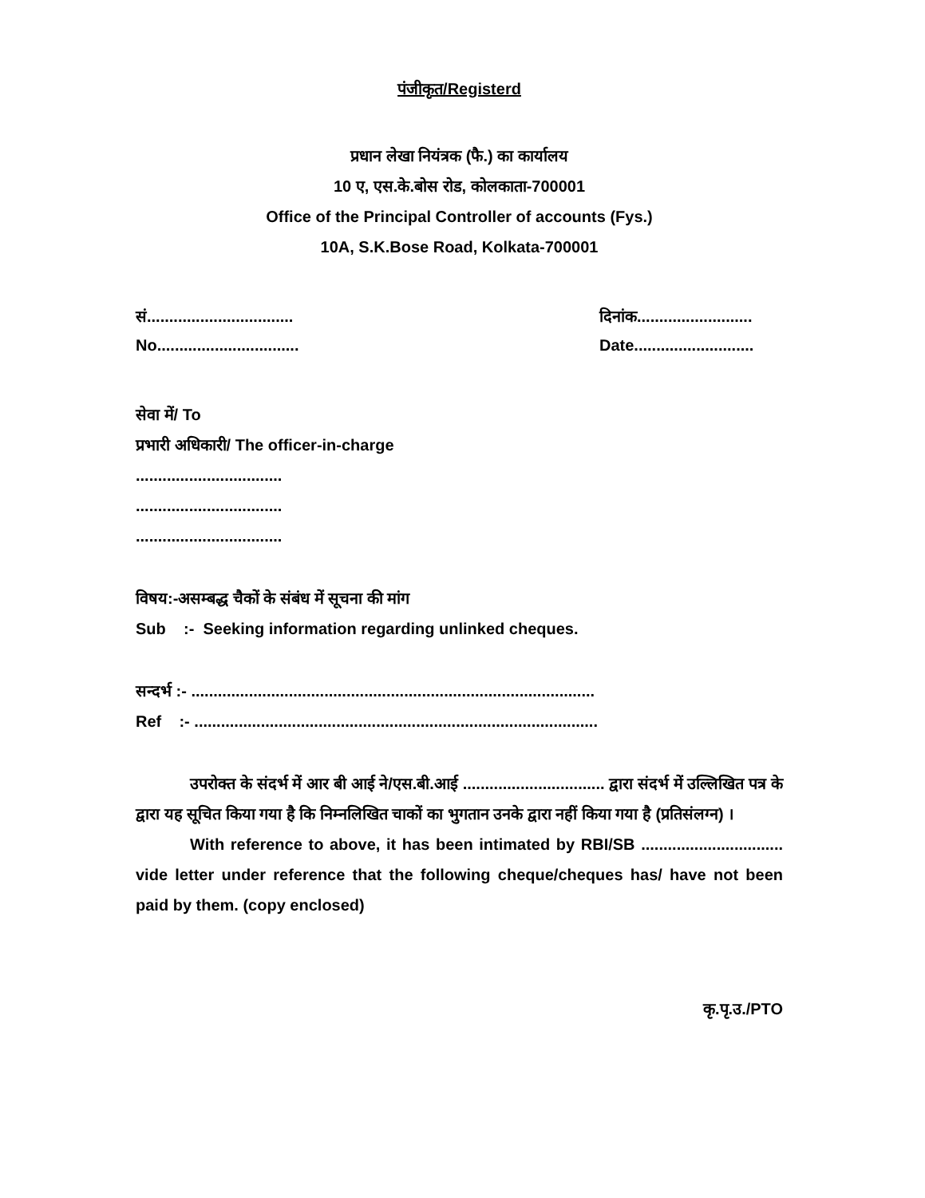पंजीकृत/Registerd
प्रधान लेखा नियंत्रक (फै.) का कार्यालय
10 ए, एस.के.बोस रोड, कोलकाता-700001
Office of the Principal Controller of accounts (Fys.)
10A, S.K.Bose Road, Kolkata-700001
सं.................................
दिनांक..........................
No................................
Date...........................
सेवा में/ To
प्रभारी अधिकारी/ The officer-in-charge
.................................
.................................
.................................
विषय:-असम्बद्ध चैकों के संबंध में सूचना की मांग
Sub :- Seeking information regarding unlinked cheques.
सन्दर्भ :- ...........................................................................................
Ref :- ...........................................................................................
उपरोक्त के संदर्भ में आर बी आई ने/एस.बी.आई ................................ द्वारा संदर्भ में उल्लिखित पत्र के द्वारा यह सूचित किया गया है कि निम्नलिखित चाकों का भुगतान उनके द्वारा नहीं किया गया है (प्रतिसंलग्न) ।
With reference to above, it has been intimated by RBI/SB ................................ vide letter under reference that the following cheque/cheques has/ have not been paid by them. (copy enclosed)
कृ.पृ.उ./PTO